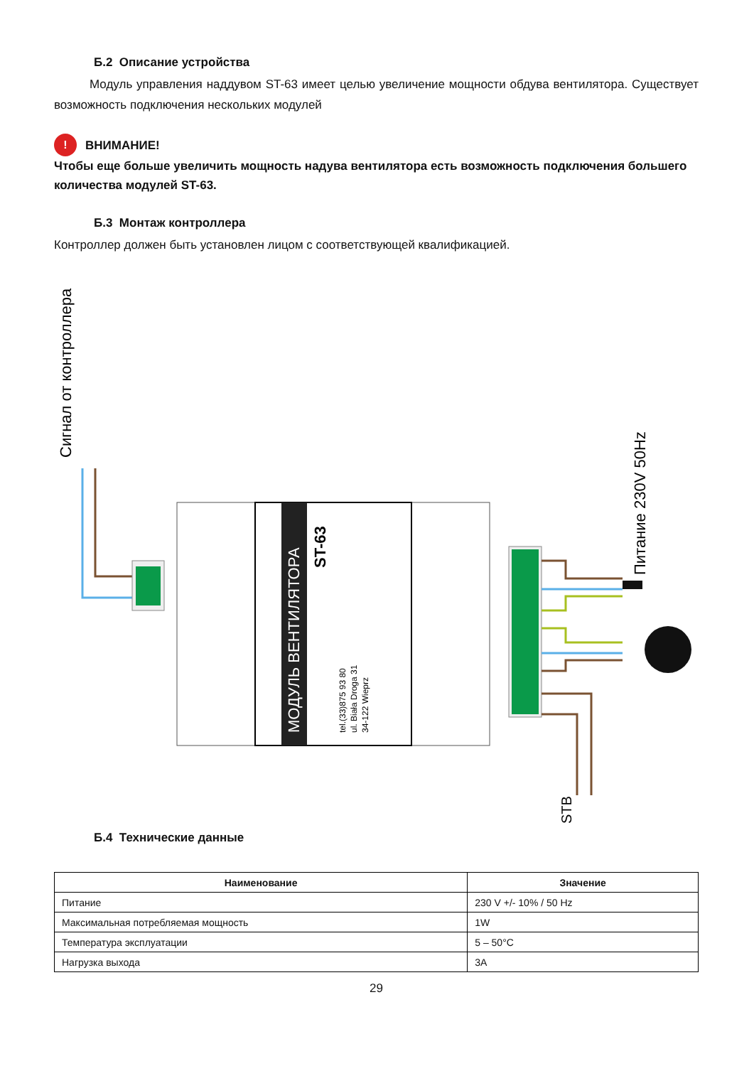Б.2 Описание устройства
Модуль управления наддувом ST-63 имеет целью увеличение мощности обдува вентилятора. Существует возможность подключения нескольких модулей
! ВНИМАНИЕ!
Чтобы еще больше увеличить мощность надува вентилятора есть возможность подключения большего количества модулей ST-63.
Б.3 Монтаж контроллера
Контроллер должен быть установлен лицом с соответствующей квалификацией.
Сигнал от контроллера
Питание 230V 50Hz
STB
МОДУЛЬ ВЕНТИЛЯТОРА
ST-63
tel.(33)875 93 80
ul. Biała Droga 31
34-122 Wieprz
Б.4 Технические данные
| Наименование | Значение |
| --- | --- |
| Питание | 230 V +/- 10% / 50 Hz |
| Максимальная потребляемая мощность | 1W |
| Температура эксплуатации | 5 – 50°C |
| Нагрузка выхода | 3A |
29